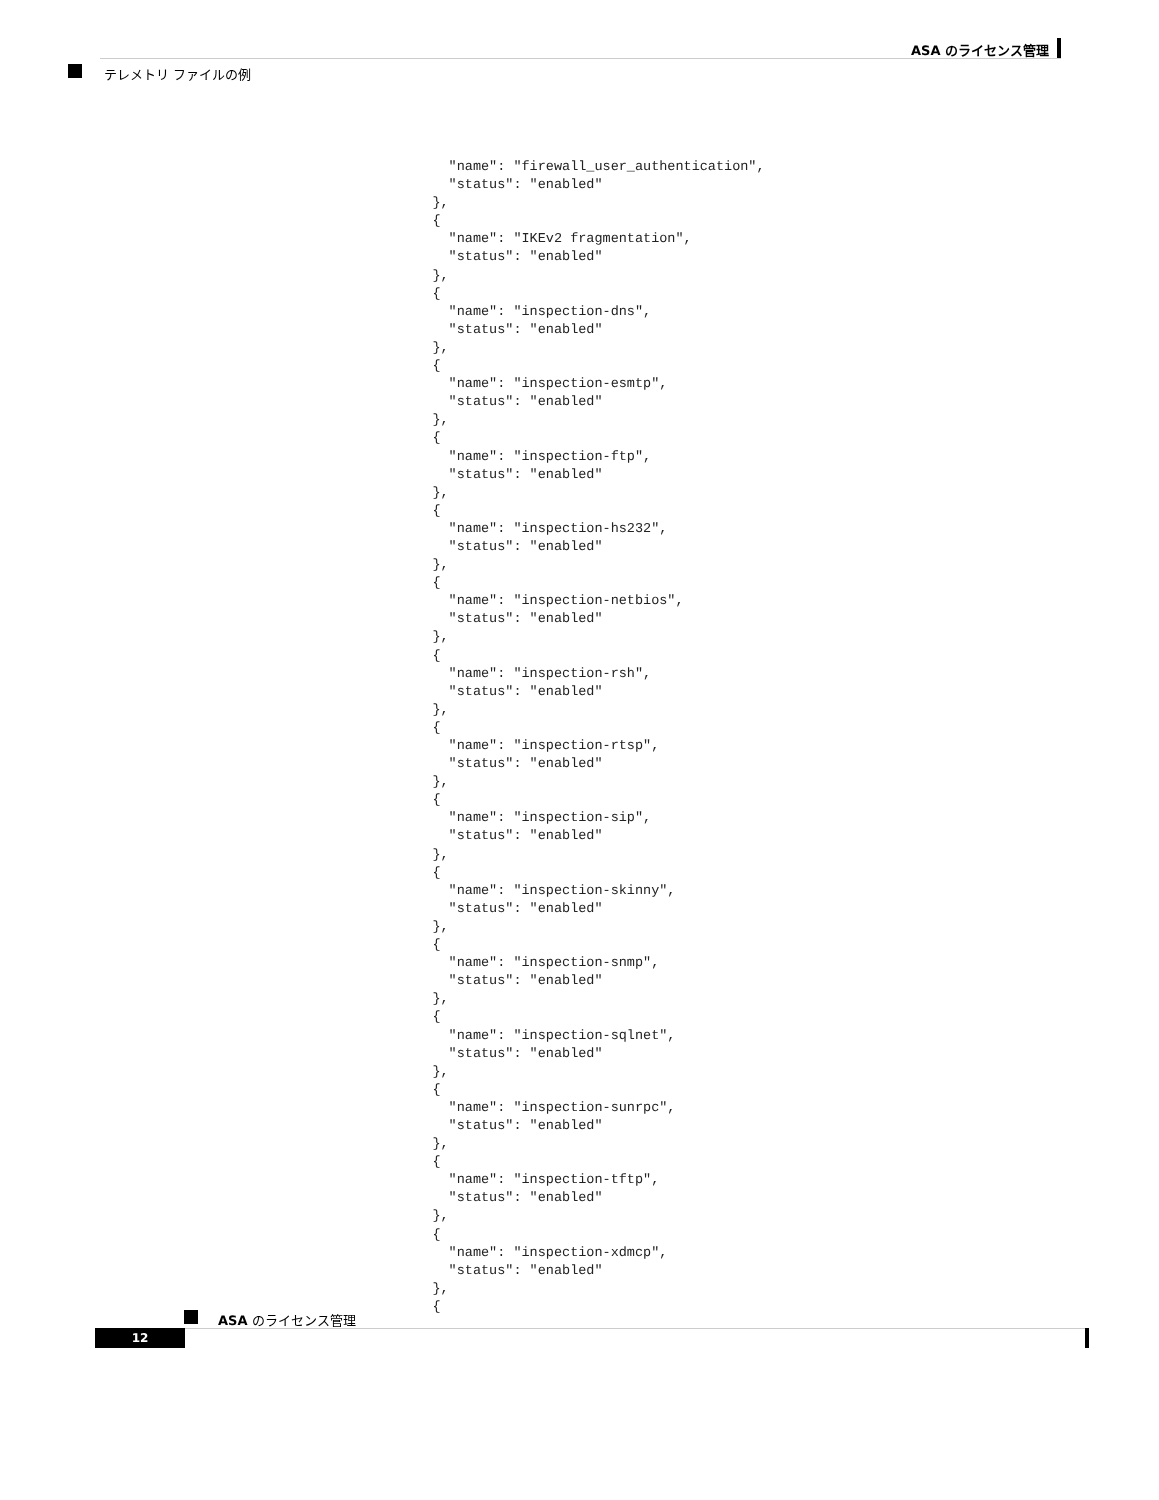ASA のライセンス管理
テレメトリ ファイルの例
      "name": "firewall_user_authentication",
      "status": "enabled"
    },
    {
      "name": "IKEv2 fragmentation",
      "status": "enabled"
    },
    {
      "name": "inspection-dns",
      "status": "enabled"
    },
    {
      "name": "inspection-esmtp",
      "status": "enabled"
    },
    {
      "name": "inspection-ftp",
      "status": "enabled"
    },
    {
      "name": "inspection-hs232",
      "status": "enabled"
    },
    {
      "name": "inspection-netbios",
      "status": "enabled"
    },
    {
      "name": "inspection-rsh",
      "status": "enabled"
    },
    {
      "name": "inspection-rtsp",
      "status": "enabled"
    },
    {
      "name": "inspection-sip",
      "status": "enabled"
    },
    {
      "name": "inspection-skinny",
      "status": "enabled"
    },
    {
      "name": "inspection-snmp",
      "status": "enabled"
    },
    {
      "name": "inspection-sqlnet",
      "status": "enabled"
    },
    {
      "name": "inspection-sunrpc",
      "status": "enabled"
    },
    {
      "name": "inspection-tftp",
      "status": "enabled"
    },
    {
      "name": "inspection-xdmcp",
      "status": "enabled"
    },
    {
ASA のライセンス管理
12